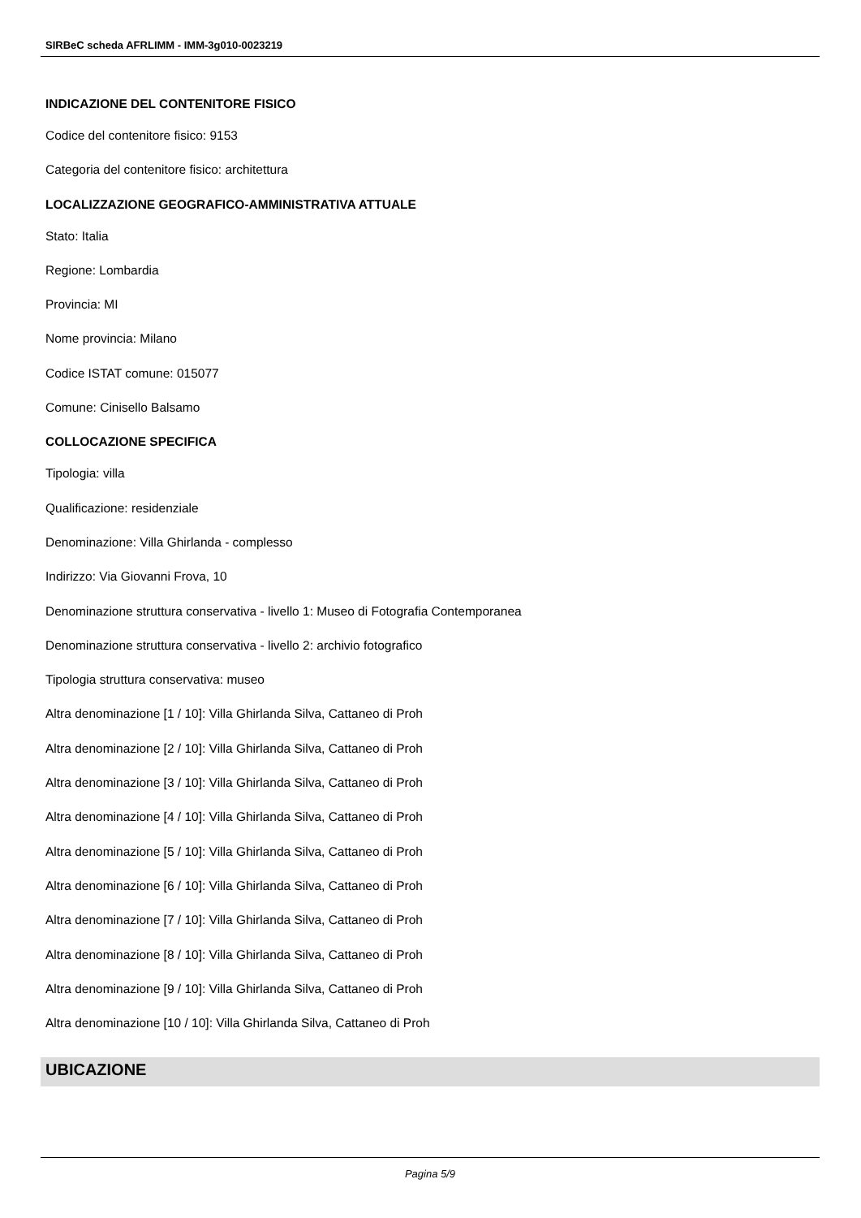SIRBeC scheda AFRLIMM - IMM-3g010-0023219
INDICAZIONE DEL CONTENITORE FISICO
Codice del contenitore fisico: 9153
Categoria del contenitore fisico: architettura
LOCALIZZAZIONE GEOGRAFICO-AMMINISTRATIVA ATTUALE
Stato: Italia
Regione: Lombardia
Provincia: MI
Nome provincia: Milano
Codice ISTAT comune: 015077
Comune: Cinisello Balsamo
COLLOCAZIONE SPECIFICA
Tipologia: villa
Qualificazione: residenziale
Denominazione: Villa Ghirlanda - complesso
Indirizzo: Via Giovanni Frova, 10
Denominazione struttura conservativa - livello 1: Museo di Fotografia Contemporanea
Denominazione struttura conservativa - livello 2: archivio fotografico
Tipologia struttura conservativa: museo
Altra denominazione [1 / 10]: Villa Ghirlanda Silva, Cattaneo di Proh
Altra denominazione [2 / 10]: Villa Ghirlanda Silva, Cattaneo di Proh
Altra denominazione [3 / 10]: Villa Ghirlanda Silva, Cattaneo di Proh
Altra denominazione [4 / 10]: Villa Ghirlanda Silva, Cattaneo di Proh
Altra denominazione [5 / 10]: Villa Ghirlanda Silva, Cattaneo di Proh
Altra denominazione [6 / 10]: Villa Ghirlanda Silva, Cattaneo di Proh
Altra denominazione [7 / 10]: Villa Ghirlanda Silva, Cattaneo di Proh
Altra denominazione [8 / 10]: Villa Ghirlanda Silva, Cattaneo di Proh
Altra denominazione [9 / 10]: Villa Ghirlanda Silva, Cattaneo di Proh
Altra denominazione [10 / 10]: Villa Ghirlanda Silva, Cattaneo di Proh
UBICAZIONE
Pagina 5/9